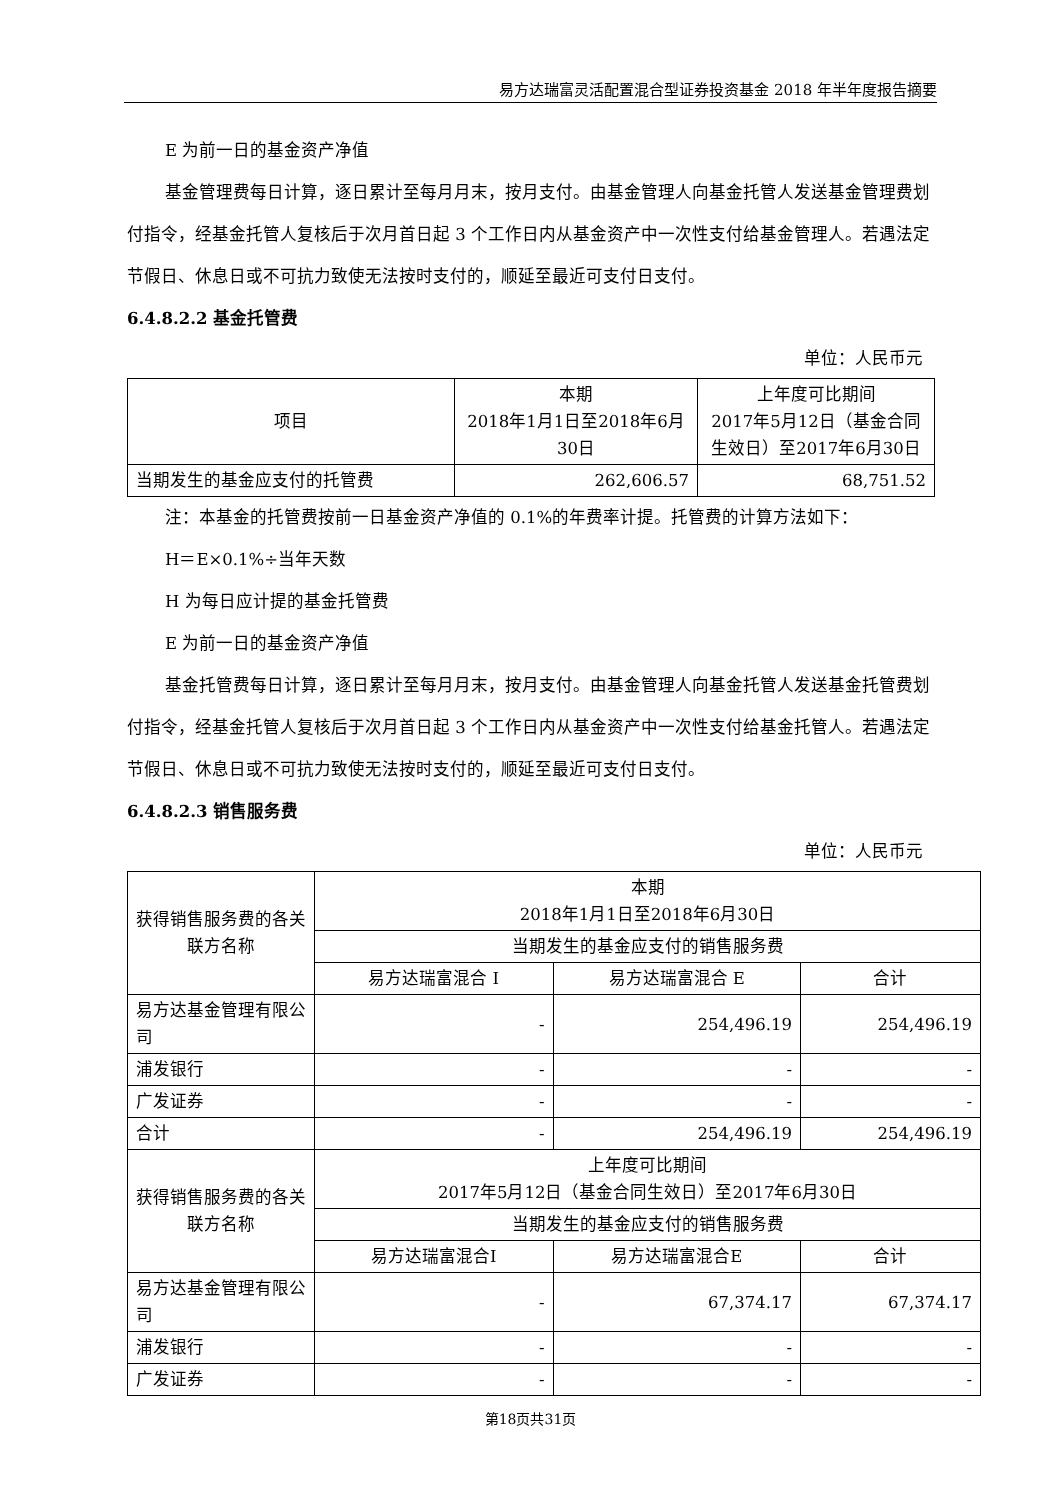易方达瑞富灵活配置混合型证券投资基金 2018 年半年度报告摘要
E 为前一日的基金资产净值
基金管理费每日计算，逐日累计至每月月末，按月支付。由基金管理人向基金托管人发送基金管理费划付指令，经基金托管人复核后于次月首日起 3 个工作日内从基金资产中一次性支付给基金管理人。若遇法定节假日、休息日或不可抗力致使无法按时支付的，顺延至最近可支付日支付。
6.4.8.2.2 基金托管费
单位：人民币元
| 项目 | 本期 2018年1月1日至2018年6月30日 | 上年度可比期间 2017年5月12日（基金合同生效日）至2017年6月30日 |
| 当期发生的基金应支付的托管费 | 262,606.57 | 68,751.52 |
注：本基金的托管费按前一日基金资产净值的 0.1%的年费率计提。托管费的计算方法如下：
H＝E×0.1%÷当年天数
H 为每日应计提的基金托管费
E 为前一日的基金资产净值
基金托管费每日计算，逐日累计至每月月末，按月支付。由基金管理人向基金托管人发送基金托管费划付指令，经基金托管人复核后于次月首日起 3 个工作日内从基金资产中一次性支付给基金托管人。若遇法定节假日、休息日或不可抗力致使无法按时支付的，顺延至最近可支付日支付。
6.4.8.2.3 销售服务费
单位：人民币元
| 获得销售服务费的各关联方名称 | 本期 2018年1月1日至2018年6月30日 | | |
| | 当期发生的基金应支付的销售服务费 | | |
| | 易方达瑞富混合 I | 易方达瑞富混合 E | 合计 |
| 易方达基金管理有限公司 | - | 254,496.19 | 254,496.19 |
| 浦发银行 | - | - | - |
| 广发证券 | - | - | - |
| 合计 | - | 254,496.19 | 254,496.19 |
| 获得销售服务费的各关联方名称 | 上年度可比期间 2017年5月12日（基金合同生效日）至2017年6月30日 | | |
| | 当期发生的基金应支付的销售服务费 | | |
| | 易方达瑞富混合I | 易方达瑞富混合E | 合计 |
| 易方达基金管理有限公司 | - | 67,374.17 | 67,374.17 |
| 浦发银行 | - | - | - |
| 广发证券 | - | - | - |
第18页共31页